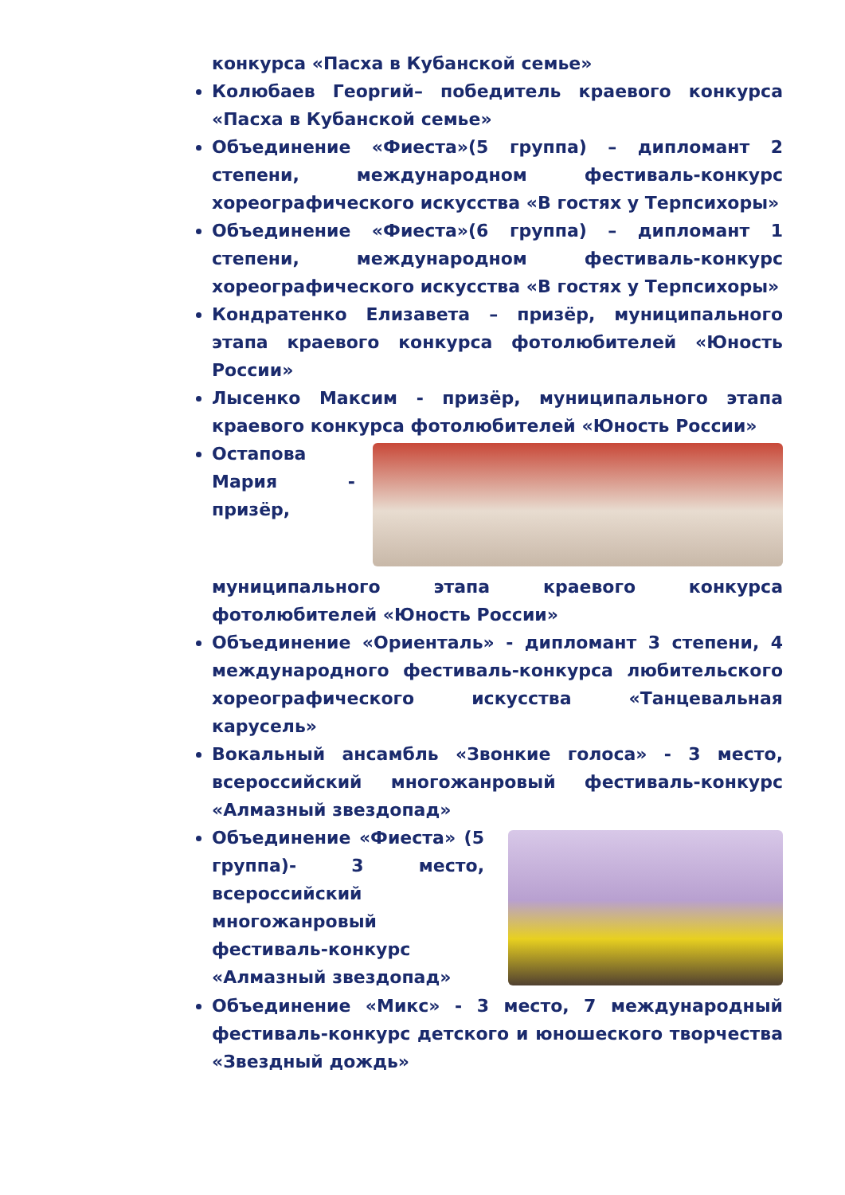конкурса «Пасха в Кубанской семье»
Колюбаев Георгий– победитель краевого конкурса «Пасха в Кубанской семье»
Объединение «Фиеста»(5 группа) – дипломант 2 степени, международном фестиваль-конкурс хореографического искусства «В гостях у Терпсихоры»
Объединение «Фиеста»(6 группа) – дипломант 1 степени, международном фестиваль-конкурс хореографического искусства «В гостях у Терпсихоры»
Кондратенко Елизавета – призёр, муниципального этапа краевого конкурса фотолюбителей «Юность России»
Лысенко Максим - призёр, муниципального этапа краевого конкурса фотолюбителей «Юность России»
Остапова Мария - призёр, муниципального этапа краевого конкурса фотолюбителей «Юность России»
Объединение «Ориенталь» - дипломант 3 степени, 4 международного фестиваль-конкурса любительского хореографического искусства «Танцевальная карусель»
Вокальный ансамбль «Звонкие голоса» - 3 место, всероссийский многожанровый фестиваль-конкурс «Алмазный звездопад»
Объединение «Фиеста» (5 группа)- 3 место, всероссийский многожанровый фестиваль-конкурс «Алмазный звездопад»
Объединение «Микс» - 3 место, 7 международный фестиваль-конкурс детского и юношеского творчества «Звездный дождь»